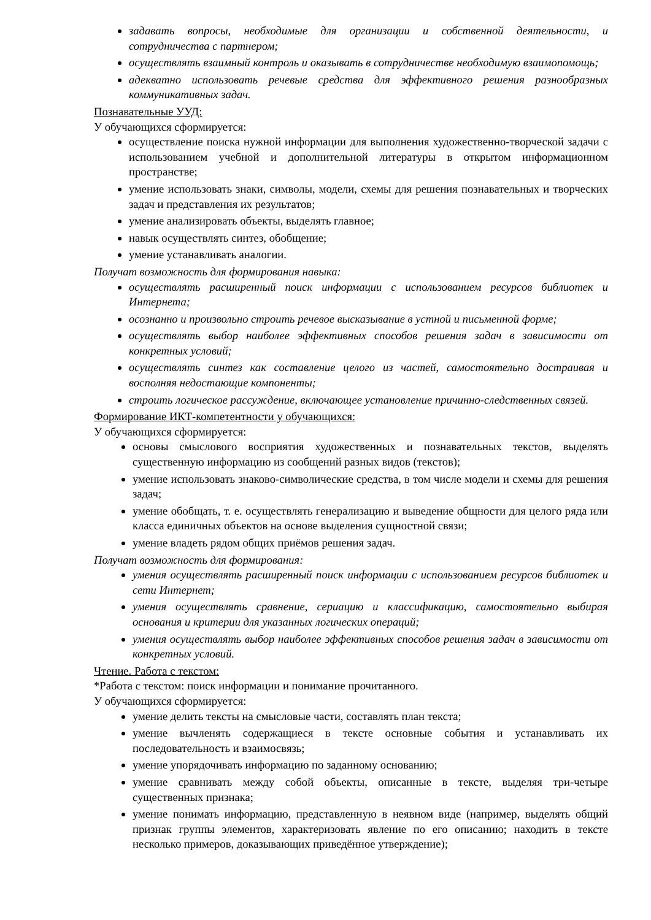задавать вопросы, необходимые для организации и собственной деятельности, и сотрудничества с партнером;
осуществлять взаимный контроль и оказывать в сотрудничестве необходимую взаимопомощь;
адекватно использовать речевые средства для эффективного решения разнообразных коммуникативных задач.
Познавательные УУД:
У обучающихся сформируется:
осуществление поиска нужной информации для выполнения художественно-творческой задачи с использованием учебной и дополнительной литературы в открытом информационном пространстве;
умение использовать знаки, символы, модели, схемы для решения познавательных и творческих задач и представления их результатов;
умение анализировать объекты, выделять главное;
навык осуществлять синтез, обобщение;
умение устанавливать аналогии.
Получат возможность для формирования навыка:
осуществлять расширенный поиск информации с использованием ресурсов библиотек и Интернета;
осознанно и произвольно строить речевое высказывание в устной и письменной форме;
осуществлять выбор наиболее эффективных способов решения задач в зависимости от конкретных условий;
осуществлять синтез как составление целого из частей, самостоятельно достраивая и восполняя недостающие компоненты;
строить логическое рассуждение, включающее установление причинно-следственных связей.
Формирование ИКТ-компетентности у обучающихся:
У обучающихся сформируется:
основы смыслового восприятия художественных и познавательных текстов, выделять существенную информацию из сообщений разных видов (текстов);
умение использовать знаково-символические средства, в том числе модели и схемы для решения задач;
умение обобщать, т. е. осуществлять генерализацию и выведение общности для целого ряда или класса единичных объектов на основе выделения сущностной связи;
умение владеть рядом общих приёмов решения задач.
Получат возможность для формирования:
умения осуществлять расширенный поиск информации с использованием ресурсов библиотек и сети Интернет;
умения осуществлять сравнение, сериацию и классификацию, самостоятельно выбирая основания и критерии для указанных логических операций;
умения осуществлять выбор наиболее эффективных способов решения задач в зависимости от конкретных условий.
Чтение. Работа с текстом:
*Работа с текстом: поиск информации и понимание прочитанного.
У обучающихся сформируется:
умение делить тексты на смысловые части, составлять план текста;
умение вычленять содержащиеся в тексте основные события и устанавливать их последовательность и взаимосвязь;
умение упорядочивать информацию по заданному основанию;
умение сравнивать между собой объекты, описанные в тексте, выделяя три-четыре существенных признака;
умение понимать информацию, представленную в неявном виде (например, выделять общий признак группы элементов, характеризовать явление по его описанию; находить в тексте несколько примеров, доказывающих приведённое утверждение);